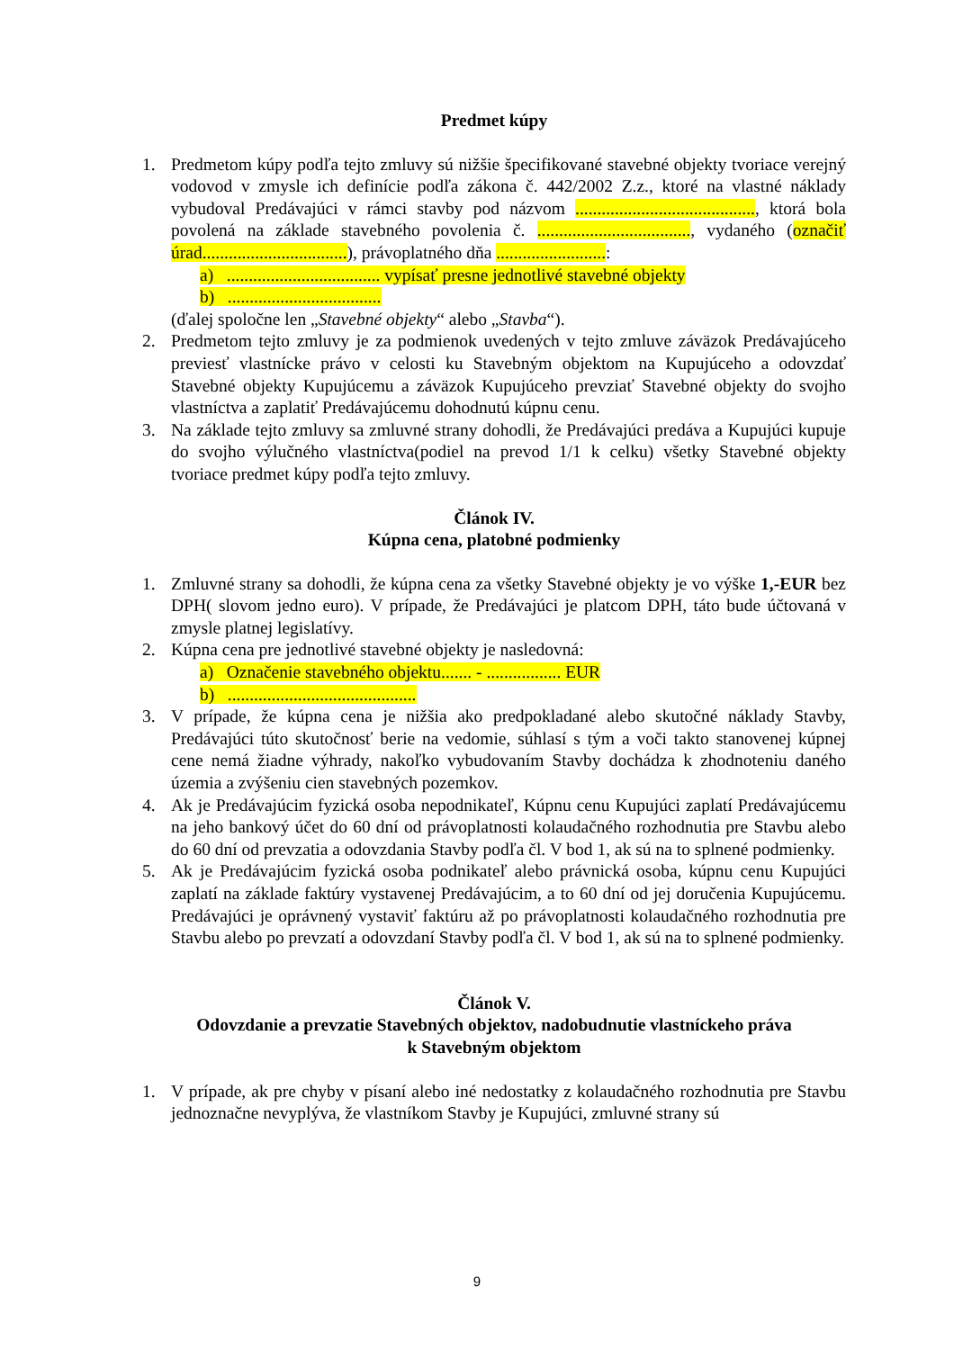Predmet kúpy
1. Predmetom kúpy podľa tejto zmluvy sú nižšie špecifikované stavebné objekty tvoriace verejný vodovod v zmysle ich definície podľa zákona č. 442/2002 Z.z., ktoré na vlastné náklady vybudoval Predávajúci v rámci stavby pod názvom ........................................., ktorá bola povolená na základe stavebného povolenia č. ..................................., vydaného (označiť úrad.................................), právoplatného dňa .........................:
a) ................................... vypísať presne jednotlivé stavebné objekty
b) ...................................
(ďalej spoločne len „Stavebné objekty“ alebo „Stavba“).
2. Predmetom tejto zmluvy je za podmienok uvedených v tejto zmluve záväzok Predávajúceho previesť vlastnícke právo v celosti ku Stavebným objektom na Kupujúceho a odovzdať Stavebné objekty Kupujúcemu a záväzok Kupujúceho prevziať Stavebné objekty do svojho vlastníctva a zaplatiť Predávajúcemu dohodnutú kúpnu cenu.
3. Na základe tejto zmluvy sa zmluvné strany dohodli, že Predávajúci predáva a Kupujúci kupuje do svojho výlučného vlastníctva(podiel na prevod 1/1 k celku) všetky Stavebné objekty tvoriace predmet kúpy podľa tejto zmluvy.
Článok IV.
Kúpna cena, platobné podmienky
1. Zmluvné strany sa dohodli, že kúpna cena za všetky Stavebné objekty je vo výške 1,-EUR bez DPH( slovom jedno euro). V prípade, že Predávajúci je platcom DPH, táto bude účtovaná v zmysle platnej legislatívy.
2. Kúpna cena pre jednotlivé stavebné objekty je nasledovná:
a) Označenie stavebného objektu....... - ................. EUR
b) ...........................................
3. V prípade, že kúpna cena je nižšia ako predpokladané alebo skutočné náklady Stavby, Predávajúci túto skutočnosť berie na vedomie, súhlasí s tým a voči takto stanovenej kúpnej cene nemá žiadne výhrady, nakoľko vybudovaním Stavby dochádza k zhodnoteniu daného územia a zvýšeniu cien stavebných pozemkov.
4. Ak je Predávajúcim fyzická osoba nepodnikateľ, Kúpnu cenu Kupujúci zaplatí Predávajúcemu na jeho bankový účet do 60 dní od právoplatnosti kolaudačného rozhodnutia pre Stavbu alebo do 60 dní od prevzatia a odovzdania Stavby podľa čl. V bod 1, ak sú na to splnené podmienky.
5. Ak je Predávajúcim fyzická osoba podnikateľ alebo právnická osoba, kúpnu cenu Kupujúci zaplatí na základe faktúry vystavenej Predávajúcim, a to 60 dní od jej doručenia Kupujúcemu. Predávajúci je oprávnený vystaviť faktúru až po právoplatnosti kolaudačného rozhodnutia pre Stavbu alebo po prevzatí a odovzdaní Stavby podľa čl. V bod 1, ak sú na to splnené podmienky.
Článok V.
Odovzdanie a prevzatie Stavebných objektov, nadobudnutie vlastníckeho práva
k Stavebným objektom
1. V prípade, ak pre chyby v písaní alebo iné nedostatky z kolaudačného rozhodnutia pre Stavbu jednoznačne nevyplýva, že vlastníkom Stavby je Kupujúci, zmluvné strany sú
9